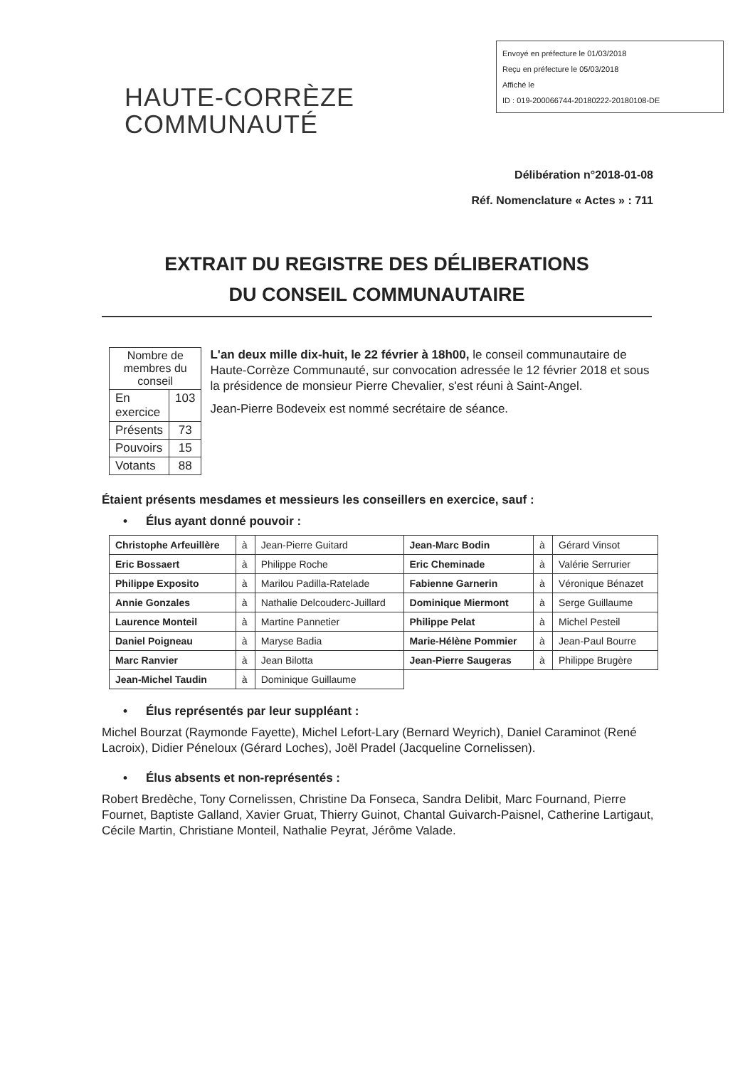Envoyé en préfecture le 01/03/2018
Reçu en préfecture le 05/03/2018
Affiché le
ID : 019-200066744-20180222-20180108-DE
HAUTE-CORRÈZE
COMMUNAUTÉ
Délibération n°2018-01-08
Réf. Nomenclature « Actes » : 711
EXTRAIT DU REGISTRE DES DÉLIBERATIONS
DU CONSEIL COMMUNAUTAIRE
| Nombre de membres du conseil | |
| --- | --- |
| En exercice | 103 |
| Présents | 73 |
| Pouvoirs | 15 |
| Votants | 88 |
L'an deux mille dix-huit, le 22 février à 18h00, le conseil communautaire de Haute-Corrèze Communauté, sur convocation adressée le 12 février 2018 et sous la présidence de monsieur Pierre Chevalier, s'est réuni à Saint-Angel.
Jean-Pierre Bodeveix est nommé secrétaire de séance.
Étaient présents mesdames et messieurs les conseillers en exercice, sauf :
• Élus ayant donné pouvoir :
| Christophe Arfeuillère | à | Jean-Pierre Guitard | Jean-Marc Bodin | à | Gérard Vinsot |
| Eric Bossaert | à | Philippe Roche | Eric Cheminade | à | Valérie Serrurier |
| Philippe Exposito | à | Marilou Padilla-Ratelade | Fabienne Garnerin | à | Véronique Bénazet |
| Annie Gonzales | à | Nathalie Delcouderc-Juillard | Dominique Miermont | à | Serge Guillaume |
| Laurence Monteil | à | Martine Pannetier | Philippe Pelat | à | Michel Pesteil |
| Daniel Poigneau | à | Maryse Badia | Marie-Hélène Pommier | à | Jean-Paul Bourre |
| Marc Ranvier | à | Jean Bilotta | Jean-Pierre Saugeras | à | Philippe Brugère |
| Jean-Michel Taudin | à | Dominique Guillaume | | | |
• Élus représentés par leur suppléant :
Michel Bourzat (Raymonde Fayette), Michel Lefort-Lary (Bernard Weyrich), Daniel Caraminot (René Lacroix), Didier Péneloux (Gérard Loches), Joël Pradel (Jacqueline Cornelissen).
• Élus absents et non-représentés :
Robert Bredèche, Tony Cornelissen, Christine Da Fonseca, Sandra Delibit, Marc Fournand, Pierre Fournet, Baptiste Galland, Xavier Gruat, Thierry Guinot, Chantal Guivarch-Paisnel, Catherine Lartigaut, Cécile Martin, Christiane Monteil, Nathalie Peyrat, Jérôme Valade.